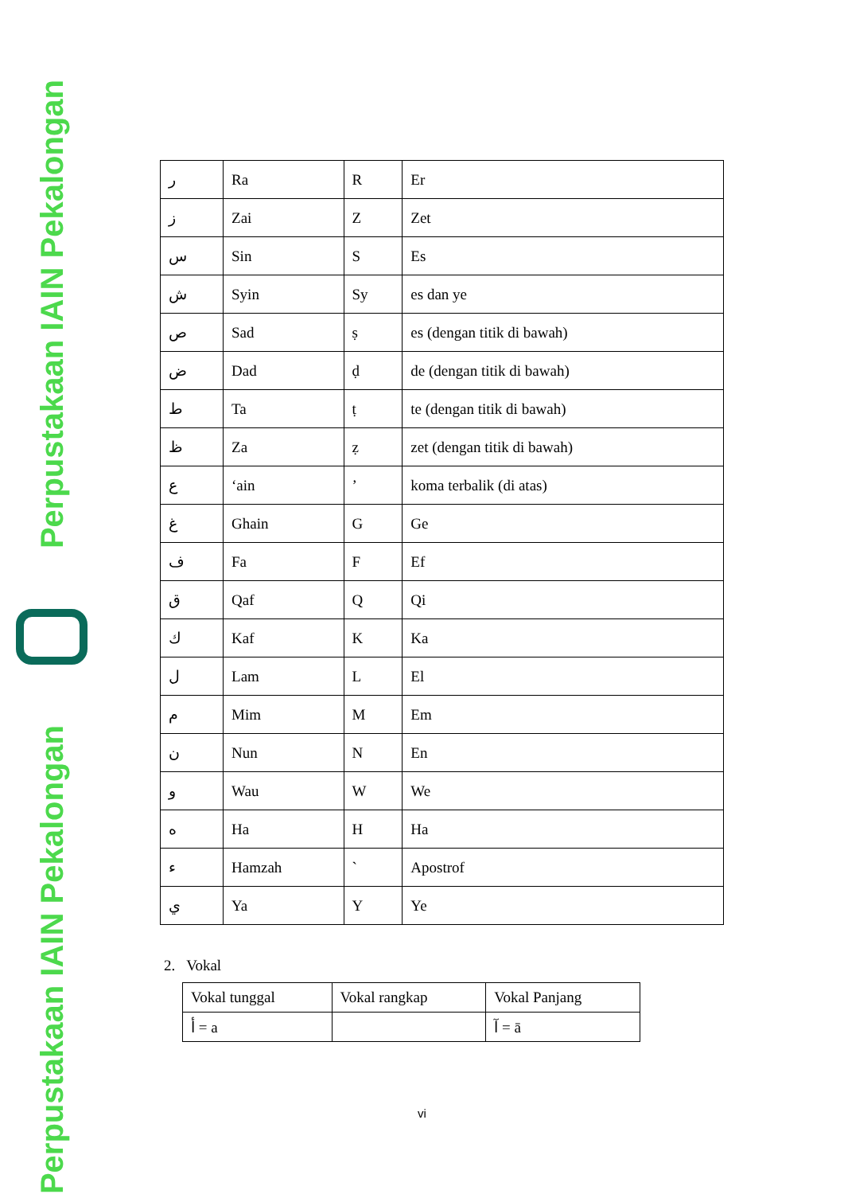Perpustakaan IAIN Pekalongan
Perpustakaan IAIN Pekalongan
| ر | Ra | R | Er |
| ز | Zai | Z | Zet |
| س | Sin | S | Es |
| ش | Syin | Sy | es dan ye |
| ص | Sad | ṣ | es (dengan titik di bawah) |
| ض | Dad | ḍ | de (dengan titik di bawah) |
| ط | Ta | ṭ | te (dengan titik di bawah) |
| ظ | Za | ẓ | zet (dengan titik di bawah) |
| ع | ‘ain | ’ | koma terbalik (di atas) |
| غ | Ghain | G | Ge |
| ف | Fa | F | Ef |
| ق | Qaf | Q | Qi |
| ك | Kaf | K | Ka |
| ل | Lam | L | El |
| م | Mim | M | Em |
| ن | Nun | N | En |
| و | Wau | W | We |
| ه | Ha | H | Ha |
| ء | Hamzah | ` | Apostrof |
| ي | Ya | Y | Ye |
2. Vokal
| Vokal tunggal | Vokal rangkap | Vokal Panjang |
| --- | --- | --- |
| أ = a | | آ = ā |
vi